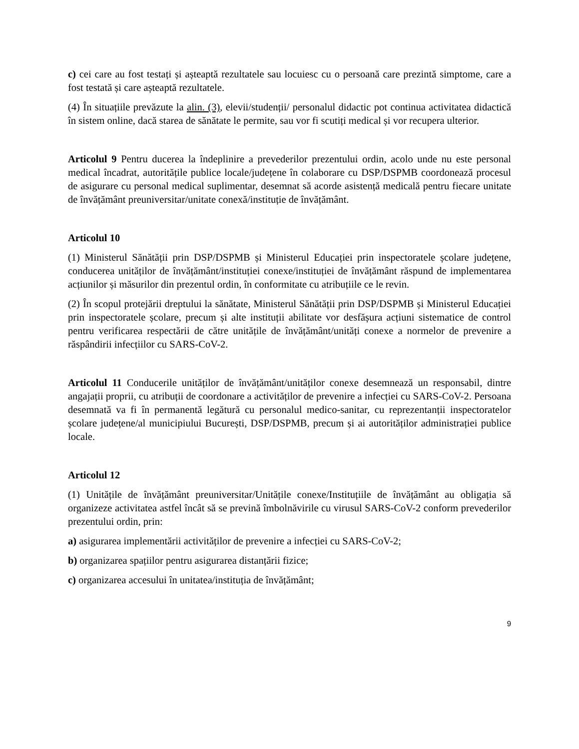c) cei care au fost testați și așteaptă rezultatele sau locuiesc cu o persoană care prezintă simptome, care a fost testată și care așteaptă rezultatele.
(4) În situațiile prevăzute la alin. (3), elevii/studenții/ personalul didactic pot continua activitatea didactică în sistem online, dacă starea de sănătate le permite, sau vor fi scutiți medical și vor recupera ulterior.
Articolul 9 Pentru ducerea la îndeplinire a prevederilor prezentului ordin, acolo unde nu este personal medical încadrat, autoritățile publice locale/județene în colaborare cu DSP/DSPMB coordonează procesul de asigurare cu personal medical suplimentar, desemnat să acorde asistență medicală pentru fiecare unitate de învățământ preuniversitar/unitate conexă/instituție de învățământ.
Articolul 10
(1) Ministerul Sănătății prin DSP/DSPMB și Ministerul Educației prin inspectoratele școlare județene, conducerea unităților de învățământ/instituției conexe/instituției de învățământ răspund de implementarea acțiunilor și măsurilor din prezentul ordin, în conformitate cu atribuțiile ce le revin.
(2) În scopul protejării dreptului la sănătate, Ministerul Sănătății prin DSP/DSPMB și Ministerul Educației prin inspectoratele școlare, precum și alte instituții abilitate vor desfășura acțiuni sistematice de control pentru verificarea respectării de către unitățile de învățământ/unități conexe a normelor de prevenire a răspândirii infecțiilor cu SARS-CoV-2.
Articolul 11 Conducerile unităților de învățământ/unităților conexe desemnează un responsabil, dintre angajații proprii, cu atribuții de coordonare a activităților de prevenire a infecției cu SARS-CoV-2. Persoana desemnată va fi în permanentă legătură cu personalul medico-sanitar, cu reprezentanții inspectoratelor școlare județene/al municipiului București, DSP/DSPMB, precum și ai autorităților administrației publice locale.
Articolul 12
(1) Unitățile de învățământ preuniversitar/Unitățile conexe/Instituțiile de învățământ au obligația să organizeze activitatea astfel încât să se prevină îmbolnăvirile cu virusul SARS-CoV-2 conform prevederilor prezentului ordin, prin:
a) asigurarea implementării activităților de prevenire a infecției cu SARS-CoV-2;
b) organizarea spațiilor pentru asigurarea distanțării fizice;
c) organizarea accesului în unitatea/instituția de învățământ;
9